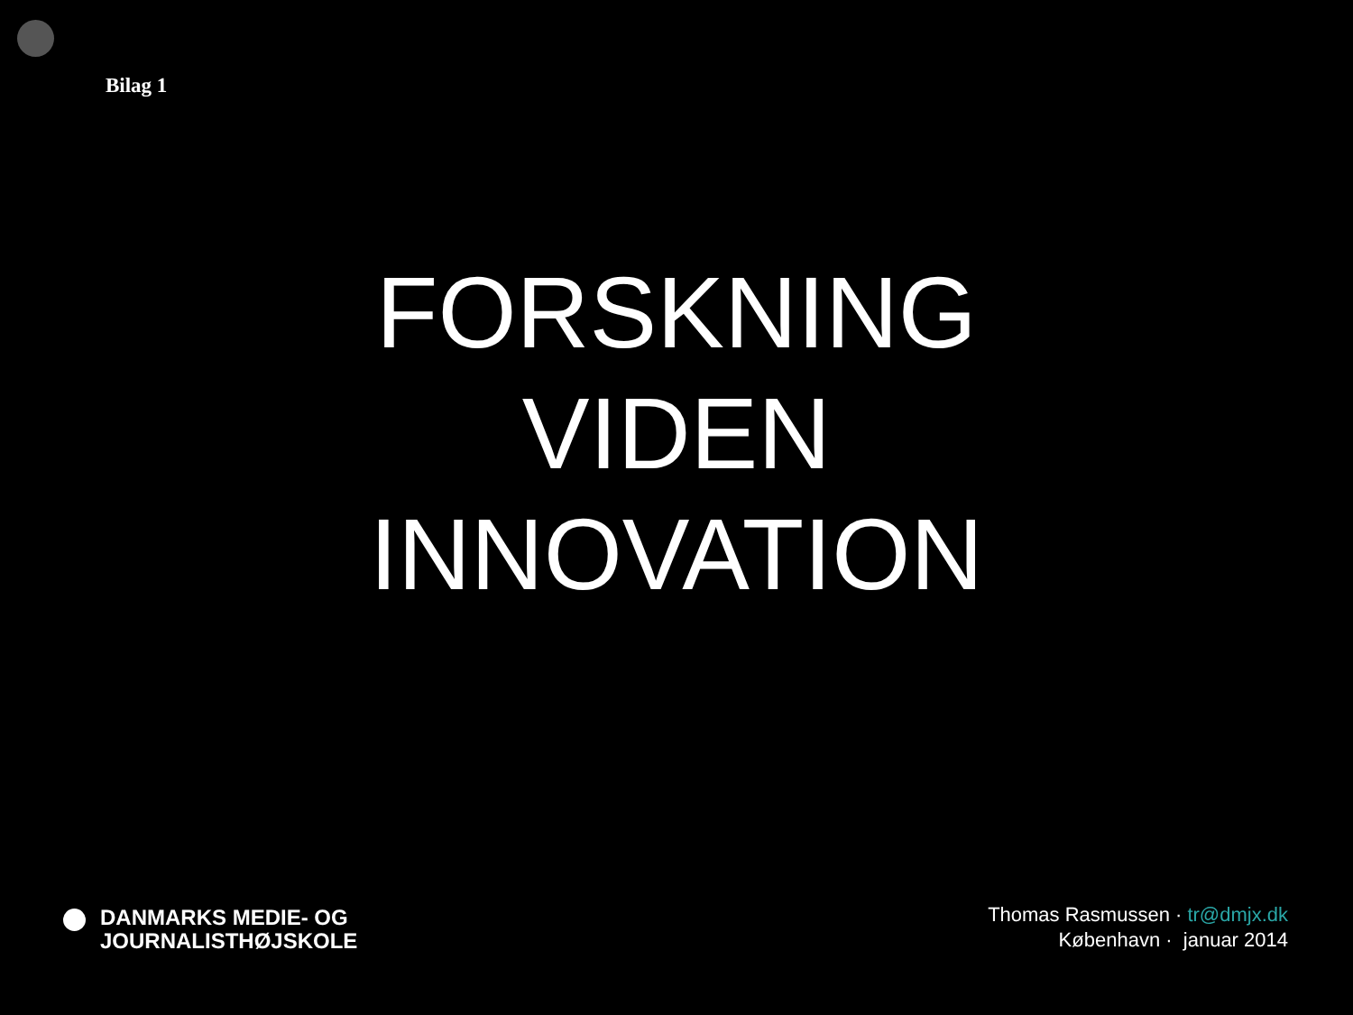Bilag 1
FORSKNING
VIDEN
INNOVATION
DANMARKS MEDIE- OG
JOURNALISTHØJSKOLE
Thomas Rasmussen · tr@dmjx.dk
København · januar 2014